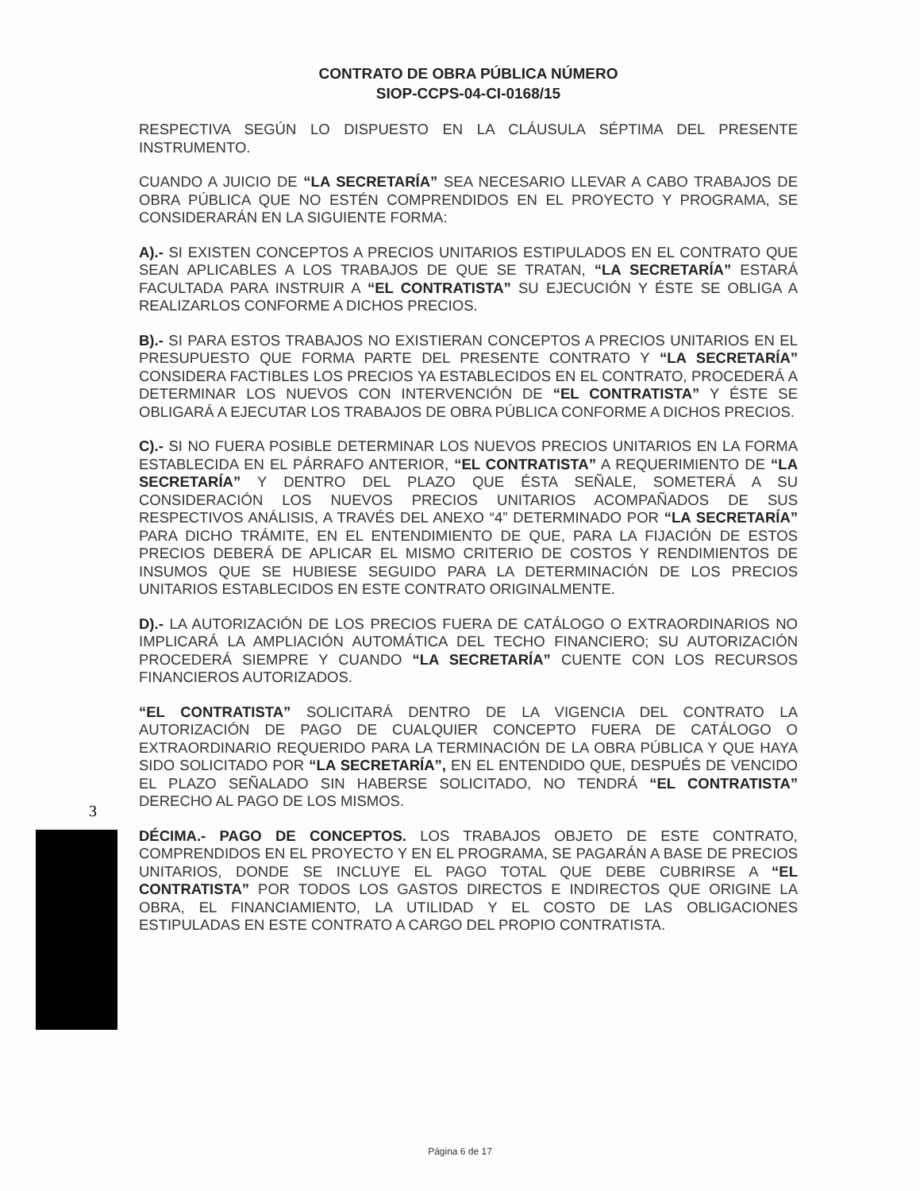CONTRATO DE OBRA PÚBLICA NÚMERO
SIOP-CCPS-04-CI-0168/15
RESPECTIVA SEGÚN LO DISPUESTO EN LA CLÁUSULA SÉPTIMA DEL PRESENTE INSTRUMENTO.
CUANDO A JUICIO DE “LA SECRETARÍA” SEA NECESARIO LLEVAR A CABO TRABAJOS DE OBRA PÚBLICA QUE NO ESTÉN COMPRENDIDOS EN EL PROYECTO Y PROGRAMA, SE CONSIDERARÁN EN LA SIGUIENTE FORMA:
A).- SI EXISTEN CONCEPTOS A PRECIOS UNITARIOS ESTIPULADOS EN EL CONTRATO QUE SEAN APLICABLES A LOS TRABAJOS DE QUE SE TRATAN, “LA SECRETARÍA” ESTARÁ FACULTADA PARA INSTRUIR A “EL CONTRATISTA” SU EJECUCIÓN Y ÉSTE SE OBLIGA A REALIZARLOS CONFORME A DICHOS PRECIOS.
B).- SI PARA ESTOS TRABAJOS NO EXISTIERAN CONCEPTOS A PRECIOS UNITARIOS EN EL PRESUPUESTO QUE FORMA PARTE DEL PRESENTE CONTRATO Y “LA SECRETARÍA” CONSIDERA FACTIBLES LOS PRECIOS YA ESTABLECIDOS EN EL CONTRATO, PROCEDERÁ A DETERMINAR LOS NUEVOS CON INTERVENCIÓN DE “EL CONTRATISTA” Y ÉSTE SE OBLIGARÁ A EJECUTAR LOS TRABAJOS DE OBRA PÚBLICA CONFORME A DICHOS PRECIOS.
C).- SI NO FUERA POSIBLE DETERMINAR LOS NUEVOS PRECIOS UNITARIOS EN LA FORMA ESTABLECIDA EN EL PÁRRAFO ANTERIOR, “EL CONTRATISTA” A REQUERIMIENTO DE “LA SECRETARÍA” Y DENTRO DEL PLAZO QUE ÉSTA SEÑALE, SOMETERÁ A SU CONSIDERACIÓN LOS NUEVOS PRECIOS UNITARIOS ACOMPAÑADOS DE SUS RESPECTIVOS ANÁLISIS, A TRAVÉS DEL ANEXO “4” DETERMINADO POR “LA SECRETARÍA” PARA DICHO TRÁMITE, EN EL ENTENDIMIENTO DE QUE, PARA LA FIJACIÓN DE ESTOS PRECIOS DEBERÁ DE APLICAR EL MISMO CRITERIO DE COSTOS Y RENDIMIENTOS DE INSUMOS QUE SE HUBIESE SEGUIDO PARA LA DETERMINACIÓN DE LOS PRECIOS UNITARIOS ESTABLECIDOS EN ESTE CONTRATO ORIGINALMENTE.
D).- LA AUTORIZACIÓN DE LOS PRECIOS FUERA DE CATÁLOGO O EXTRAORDINARIOS NO IMPLICARÁ LA AMPLIACIÓN AUTOMÁTICA DEL TECHO FINANCIERO; SU AUTORIZACIÓN PROCEDERÁ SIEMPRE Y CUANDO “LA SECRETARÍA” CUENTE CON LOS RECURSOS FINANCIEROS AUTORIZADOS.
“EL CONTRATISTA” SOLICITARÁ DENTRO DE LA VIGENCIA DEL CONTRATO LA AUTORIZACIÓN DE PAGO DE CUALQUIER CONCEPTO FUERA DE CATÁLOGO O EXTRAORDINARIO REQUERIDO PARA LA TERMINACIÓN DE LA OBRA PÚBLICA Y QUE HAYA SIDO SOLICITADO POR “LA SECRETARÍA”, EN EL ENTENDIDO QUE, DESPUÉS DE VENCIDO EL PLAZO SEÑALADO SIN HABERSE SOLICITADO, NO TENDRÁ “EL CONTRATISTA” DERECHO AL PAGO DE LOS MISMOS.
DÉCIMA.- PAGO DE CONCEPTOS. LOS TRABAJOS OBJETO DE ESTE CONTRATO, COMPRENDIDOS EN EL PROYECTO Y EN EL PROGRAMA, SE PAGARÁN A BASE DE PRECIOS UNITARIOS, DONDE SE INCLUYE EL PAGO TOTAL QUE DEBE CUBRIRSE A “EL CONTRATISTA” POR TODOS LOS GASTOS DIRECTOS E INDIRECTOS QUE ORIGINE LA OBRA, EL FINANCIAMIENTO, LA UTILIDAD Y EL COSTO DE LAS OBLIGACIONES ESTIPULADAS EN ESTE CONTRATO A CARGO DEL PROPIO CONTRATISTA.
3
Página 6 de 17